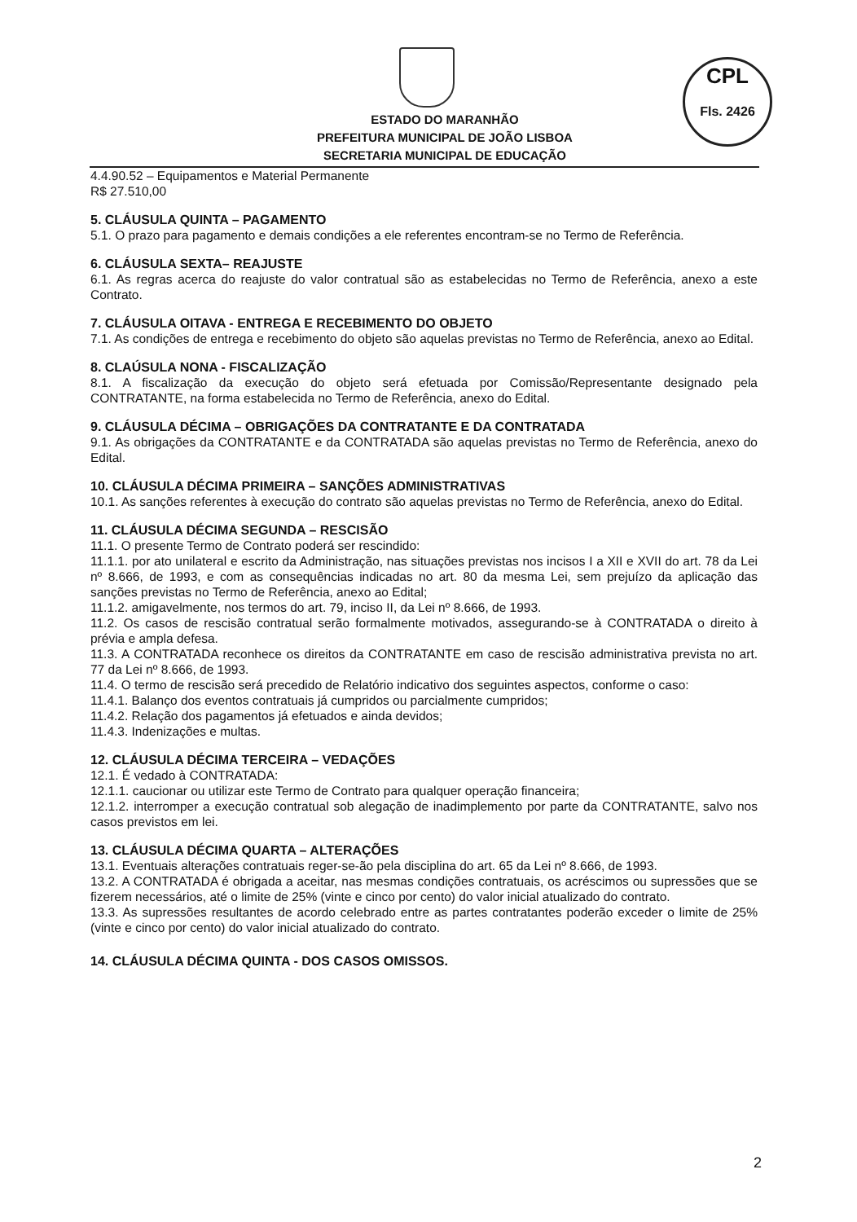CPL
Fls. 2426
ESTADO DO MARANHÃO
PREFEITURA MUNICIPAL DE JOÃO LISBOA
SECRETARIA MUNICIPAL DE EDUCAÇÃO
4.4.90.52 – Equipamentos e Material Permanente
R$ 27.510,00
5. CLÁUSULA QUINTA – PAGAMENTO
5.1. O prazo para pagamento e demais condições a ele referentes encontram-se no Termo de Referência.
6. CLÁUSULA SEXTA– REAJUSTE
6.1. As regras acerca do reajuste do valor contratual são as estabelecidas no Termo de Referência, anexo a este Contrato.
7. CLÁUSULA OITAVA - ENTREGA E RECEBIMENTO DO OBJETO
7.1. As condições de entrega e recebimento do objeto são aquelas previstas no Termo de Referência, anexo ao Edital.
8. CLAÚSULA NONA - FISCALIZAÇÃO
8.1. A fiscalização da execução do objeto será efetuada por Comissão/Representante designado pela CONTRATANTE, na forma estabelecida no Termo de Referência, anexo do Edital.
9. CLÁUSULA DÉCIMA – OBRIGAÇÕES DA CONTRATANTE E DA CONTRATADA
9.1. As obrigações da CONTRATANTE e da CONTRATADA são aquelas previstas no Termo de Referência, anexo do Edital.
10. CLÁUSULA DÉCIMA PRIMEIRA – SANÇÕES ADMINISTRATIVAS
10.1. As sanções referentes à execução do contrato são aquelas previstas no Termo de Referência, anexo do Edital.
11. CLÁUSULA DÉCIMA SEGUNDA – RESCISÃO
11.1. O presente Termo de Contrato poderá ser rescindido:
11.1.1. por ato unilateral e escrito da Administração, nas situações previstas nos incisos I a XII e XVII do art. 78 da Lei nº 8.666, de 1993, e com as consequências indicadas no art. 80 da mesma Lei, sem prejuízo da aplicação das sanções previstas no Termo de Referência, anexo ao Edital;
11.1.2. amigavelmente, nos termos do art. 79, inciso II, da Lei nº 8.666, de 1993.
11.2. Os casos de rescisão contratual serão formalmente motivados, assegurando-se à CONTRATADA o direito à prévia e ampla defesa.
11.3. A CONTRATADA reconhece os direitos da CONTRATANTE em caso de rescisão administrativa prevista no art. 77 da Lei nº 8.666, de 1993.
11.4. O termo de rescisão será precedido de Relatório indicativo dos seguintes aspectos, conforme o caso:
11.4.1. Balanço dos eventos contratuais já cumpridos ou parcialmente cumpridos;
11.4.2. Relação dos pagamentos já efetuados e ainda devidos;
11.4.3. Indenizações e multas.
12. CLÁUSULA DÉCIMA TERCEIRA – VEDAÇÕES
12.1. É vedado à CONTRATADA:
12.1.1. caucionar ou utilizar este Termo de Contrato para qualquer operação financeira;
12.1.2. interromper a execução contratual sob alegação de inadimplemento por parte da CONTRATANTE, salvo nos casos previstos em lei.
13. CLÁUSULA DÉCIMA QUARTA – ALTERAÇÕES
13.1. Eventuais alterações contratuais reger-se-ão pela disciplina do art. 65 da Lei nº 8.666, de 1993.
13.2. A CONTRATADA é obrigada a aceitar, nas mesmas condições contratuais, os acréscimos ou supressões que se fizerem necessários, até o limite de 25% (vinte e cinco por cento) do valor inicial atualizado do contrato.
13.3. As supressões resultantes de acordo celebrado entre as partes contratantes poderão exceder o limite de 25% (vinte e cinco por cento) do valor inicial atualizado do contrato.
14. CLÁUSULA DÉCIMA QUINTA - DOS CASOS OMISSOS.
2